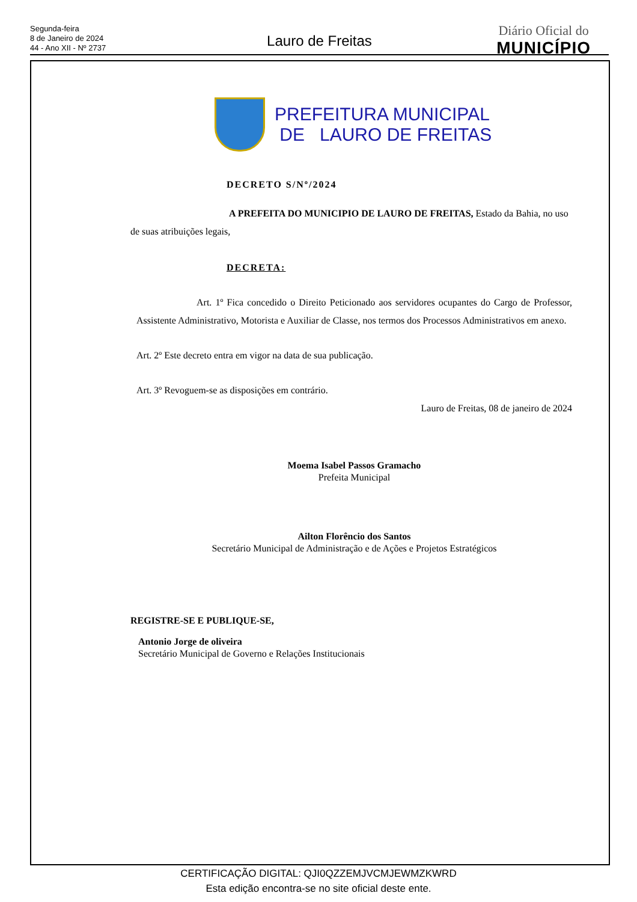Segunda-feira
8 de Janeiro de 2024
44 - Ano XII - Nº 2737
Lauro de Freitas
Diário Oficial do
MUNICÍPIO
PREFEITURA MUNICIPAL
DE LAURO DE FREITAS
DECRETO S/Nº/2024
A PREFEITA DO MUNICIPIO DE LAURO DE FREITAS, Estado da Bahia, no uso de suas atribuições legais,
DECRETA:
Art. 1º Fica concedido o Direito Peticionado aos servidores ocupantes do Cargo de Professor, Assistente Administrativo, Motorista e Auxiliar de Classe, nos termos dos Processos Administrativos em anexo.
Art. 2º Este decreto entra em vigor na data de sua publicação.
Art. 3º Revoguem-se as disposições em contrário.
Lauro de Freitas, 08 de janeiro de 2024
Moema Isabel Passos Gramacho
Prefeita Municipal
Ailton Florêncio dos Santos
Secretário Municipal de Administração e de Ações e Projetos Estratégicos
REGISTRE-SE E PUBLIQUE-SE,
Antonio Jorge de oliveira
Secretário Municipal de Governo e Relações Institucionais
CERTIFICAÇÃO DIGITAL: QJI0QZZEMJVCMJEWMZKWRD
Esta edição encontra-se no site oficial deste ente.